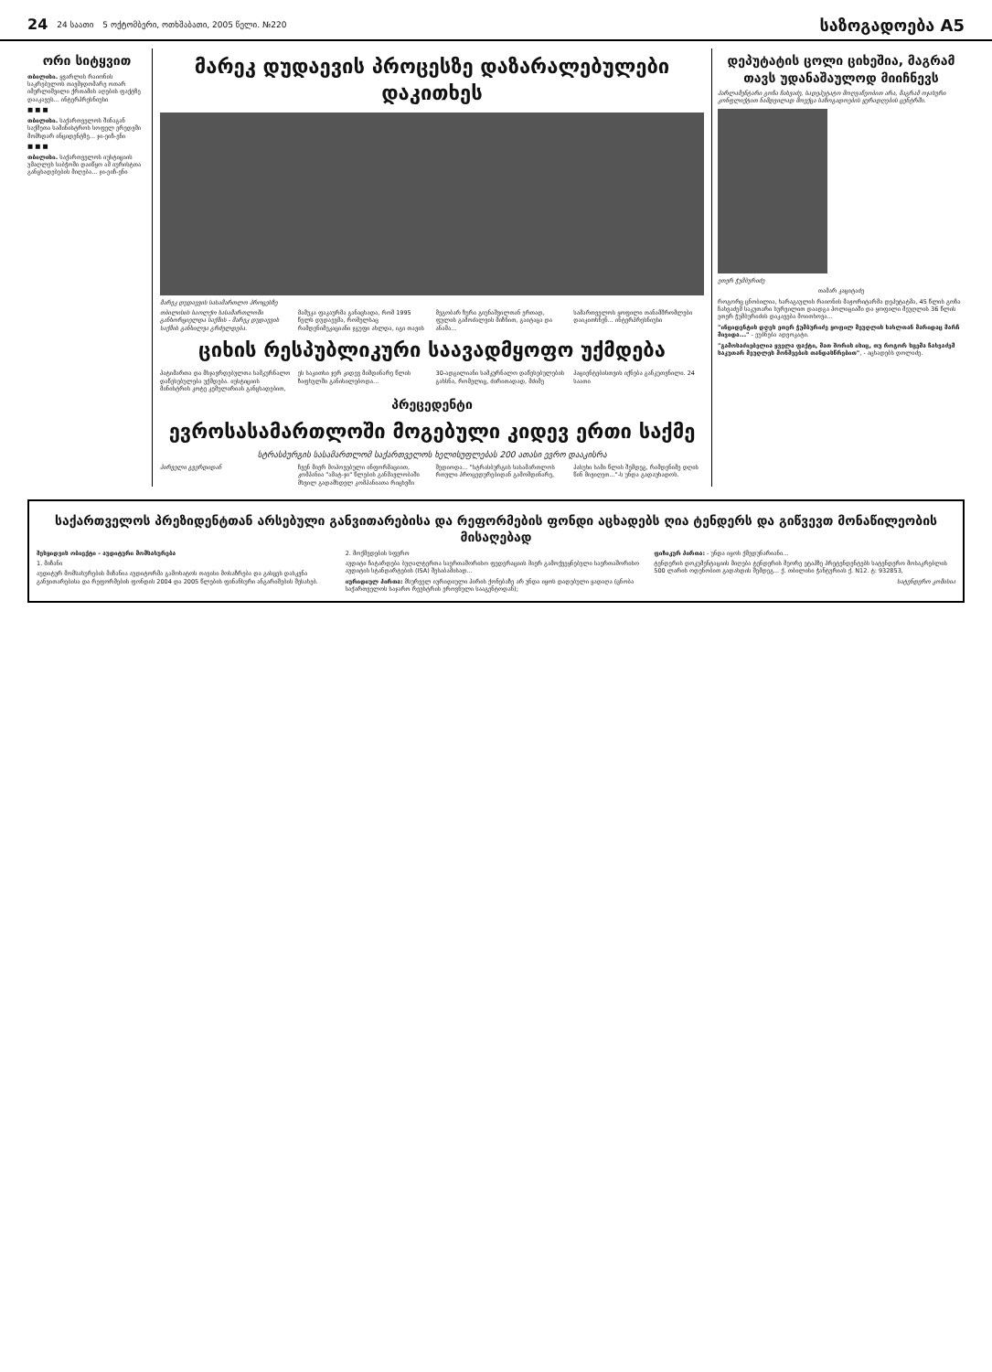24 24 საათი 5 ოქტომბერი, ოთხშაბათი, 2005 წელი. №220 საზოგადოება A5
ორი სიტყვით
თბილისი. ყვარლის რაიონის საკრებულოს თავმჯდომარე ოთარ იმერლიშვილი ქრთამის აღების ფაქტზე დააკავეს... ინტერპრესნიუსი
■ ■ ■
თბილისი. საქართველოს შინაგან საქმეთა სამინისტროს სოფელ ერედვში მომხდარ ინციდენტზე... ჯი-ეიჩ-ენი
■ ■ ■
თბილისი. საქართველოს იუსტიციის უმაღლეს საბჭოში დაიწყო ამ იურისტთა განცხადებების მიღება... ჯი-ეიჩ-ენი
მარეკ დუდაევის პროცესზე დაზარალებულები დაკითხეს
მარეკ დუდაევის სასამართლო პროცესზე
თბილისის საოლქო სასამართლოში განხორციელდა საქმის - მარეკ დუდაევის საქმის განხილვა გრძელდება.
მამუკა ფაკაურმა განაცხადა, რომ 1995 წელს დუდაევმა, რომელსაც რამდენიმეკაციანი ჯგუფი ახლდა, იგი თავის მეგობარ ზურა გიუნაშვილთან ერთად, ფულის გამოძალვის მიზნით, გაიტაცა და ანამა...
სამართველოს ყოფილი თანამშრომლები დაიკითხნენ... ინტერპრესნიუსი
ციხის რესპუბლიკური საავადმყოფო უქმდება
პატიმართა და მსჯავრდებულთა სამკურნალო დაწესებულება უქმდება. იუსტიციის მინისტრის კოტე კემულარიას განცხადებით, ეს საკითხი ჯერ კიდევ მიმდინარე წლის ზაფხულში განიხილებოდა...
30-ადგილიანი სამკურნალო დაწესებულების გახსნა, რომელიც, ძირითადად, მძიმე პაციენტებისთვის იქნება განკუთვნილი. 24 საათი
პრეცედენტი
ევროსასამართლოში მოგებული კიდევ ერთი საქმე
სტრასბურგის სასამართლომ საქართველოს ხელისუფლებას 200 ათასი ევრო დააკისრა
პირველი გვერდიდან
ჩვენ მიერ მოპოვებული ინფორმაციით, კომპანია "ამატ-ჯი" წლების განმავლობაში მხვილ გადამხდელ კომპანიათა რიცხვში შედიოდა... "სტრასბურგის სასამართლოს რთული პროცედურებიდან გამომდინარე, პასუხი სამი წლის შემდეგ, რამდენიმე დღის წინ მივიღეთ..."-ს უნდა გადაუხადოს.
დეპუტატის ცოლი ციხეშია, მაგრამ თავს უდანაშაულოდ მიიჩნევს
პარლამენტარი გოჩა ჩახვაძე, სადეპუტატო მოღვაწეობით არა, მაგრამ ოჯახური კონფლიქტით ნამდვილად მოექცა საზოგადოების ყურადღების ცენტრში.
ეთერ ჭუმბურიძე
თამარ კაციტაძე
როგორც ცნობილია, ხარაგაულის რაიონის მაჟორიტარმა დეპუტატმა, 45 წლის გოჩა ჩახვაძემ საკუთარი სურვილით დაადგა პოლიციაში და ყოფილი მეუღლის 36 წლის ეთერ ჭუმბურიძის დაკავება მოითხოვა...
"ინციდენტის დღეს ეთერ ჭუმბურიძე ყოფილ მეუღლის სახლთან მარიდაც მარჩ მივიდა..." - ეუბნება ადვოკატი.
"გამოსაძიებელია ყველა ფაქტი, მათ შორის ისიც, თუ როგორ სცემა ჩახვაძემ საკუთარ მეუღლეს მონმეების თანდასწრებით", - აცხადებს დოლიძე.
საქართველოს პრეზიდენტთან არსებული განვითარებისა და რეფორმების ფონდი აცხადებს ღია ტენდერს და გიწვევთ მონაწილეობის მისაღებად
შესყიდვის ობიექტი - აუდიტური მომსახურება
1. მიზანი
აუდიტურ მომსახურების მიზანია აუდიტორმა გამოხატოს თავისი მოსაზრება და გასცეს დასკვნა განვითარებისა და რეფორმების ფონდის 2004 და 2005 წლების ფინანსური ანგარიშების შესახებ.
2. მოქმედების სფერო
აუდიტი ჩატარდება ბუღალტერთა საერთაშორისო ფედერაციის მიერ გამოქვეყნებული საერთაშორისო აუდიტის სტანდარტების (ISA) შესაბამისად...
იურიდიულ პირთა: მსურველ იურიდიული პირის ქონებაზე არ უნდა იყოს დადებული ყადაღა (ცნობა საქართველოს საჯარო რეესტრის ეროვნული სააგენტოდან);
ფიზიკურ პირთა: - უნდა იყოს ქმედუნარიანი...
ტენდერის დოკუმენტაციის მიღება ტენდერის მეორე ეტაპზე პრეტენდენტებს სატენდერო მოსაკრებლის 500 ლარის ოდენობით გადახდის შემდეგ... ქ. თბილისი ჭანტურიას ქ. N12. ტ: 932853,
სატენდერო კომისია